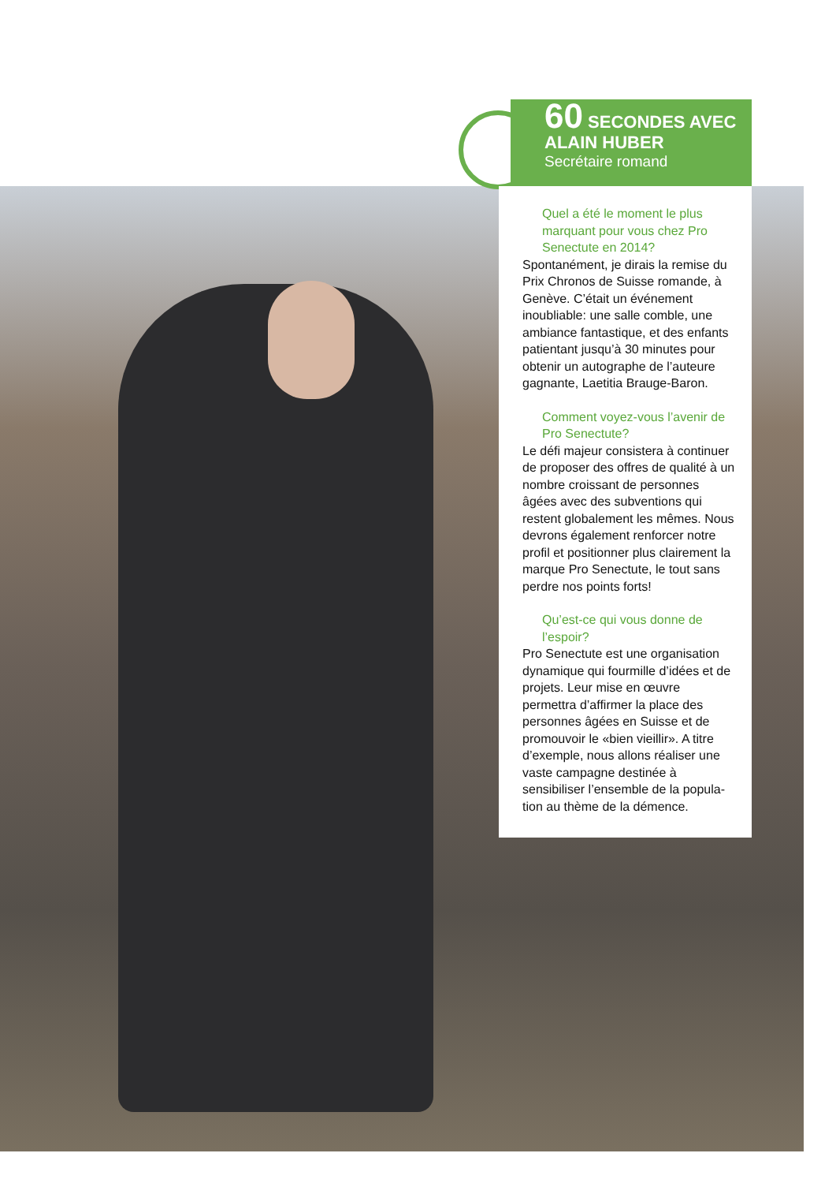60 SECONDES AVEC
ALAIN HUBER
Secrétaire romand
Quel a été le moment le plus marquant pour vous chez Pro Senectute en 2014?
Spontanément, je dirais la remise du Prix Chronos de Suisse romande, à Genève. C’était un événement inoubliable: une salle comble, une ambiance fantastique, et des enfants patientant jusqu’à 30 minutes pour obtenir un autographe de l’auteure gagnante, Laetitia Brauge-Baron.
Comment voyez-vous l’avenir de Pro Senectute?
Le défi majeur consistera à continuer de proposer des offres de qualité à un nombre croissant de personnes âgées avec des subventions qui restent globalement les mêmes. Nous devrons également renforcer notre profil et positionner plus clairement la marque Pro Senectute, le tout sans perdre nos points forts!
Qu’est-ce qui vous donne de l’espoir?
Pro Senectute est une organisation dynamique qui fourmille d’idées et de projets. Leur mise en œuvre permettra d’affirmer la place des personnes âgées en Suisse et de promouvoir le «bien vieillir». A titre d’exemple, nous allons réaliser une vaste campagne destinée à sensibiliser l’ensemble de la popula-tion au thème de la démence.